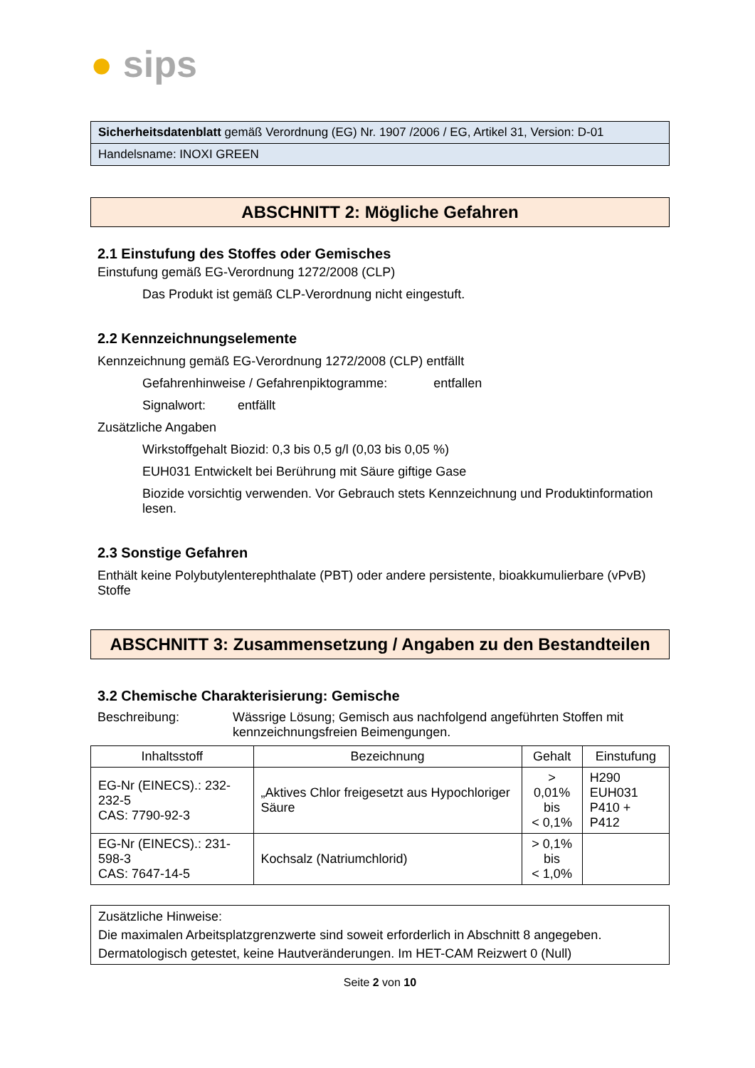● sips
Sicherheitsdatenblatt gemäß Verordnung (EG) Nr. 1907 /2006 / EG, Artikel 31, Version: D-01
Handelsname: INOXI GREEN
ABSCHNITT 2: Mögliche Gefahren
2.1 Einstufung des Stoffes oder Gemisches
Einstufung gemäß EG-Verordnung 1272/2008 (CLP)
Das Produkt ist gemäß CLP-Verordnung nicht eingestuft.
2.2 Kennzeichnungselemente
Kennzeichnung gemäß EG-Verordnung 1272/2008 (CLP) entfällt
Gefahrenhinweise / Gefahrenpiktogramme: entfallen
Signalwort: entfällt
Zusätzliche Angaben
Wirkstoffgehalt Biozid: 0,3 bis 0,5 g/l (0,03 bis 0,05 %)
EUH031 Entwickelt bei Berührung mit Säure giftige Gase
Biozide vorsichtig verwenden. Vor Gebrauch stets Kennzeichnung und Produktinformation lesen.
2.3 Sonstige Gefahren
Enthält keine Polybutylenterephthalate (PBT) oder andere persistente, bioakkumulierbare (vPvB) Stoffe
ABSCHNITT 3: Zusammensetzung / Angaben zu den Bestandteilen
3.2 Chemische Charakterisierung: Gemische
Beschreibung: Wässrige Lösung; Gemisch aus nachfolgend angeführten Stoffen mit kennzeichnungsfreien Beimengungen.
| Inhaltsstoff | Bezeichnung | Gehalt | Einstufung |
| --- | --- | --- | --- |
| EG-Nr (EINECS).: 232-232-5 CAS: 7790-92-3 | „Aktives Chlor freigesetzt aus Hypochloriger Säure | > 0,01% bis < 0,1% | H290 EUH031 P410 + P412 |
| EG-Nr (EINECS).: 231-598-3 CAS: 7647-14-5 | Kochsalz (Natriumchlorid) | > 0,1% bis < 1,0% | |
Zusätzliche Hinweise:
Die maximalen Arbeitsplatzgrenzwerte sind soweit erforderlich in Abschnitt 8 angegeben.
Dermatologisch getestet, keine Hautveränderungen. Im HET-CAM Reizwert 0 (Null)
Seite 2 von 10